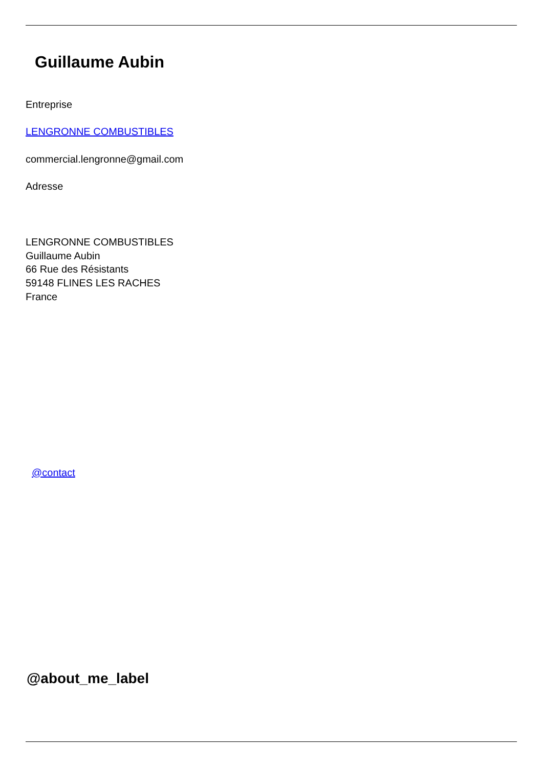Guillaume Aubin
Entreprise
LENGRONNE COMBUSTIBLES
commercial.lengronne@gmail.com
Adresse
LENGRONNE COMBUSTIBLES
Guillaume Aubin
66 Rue des Résistants
59148 FLINES LES RACHES
France
@contact
@about_me_label